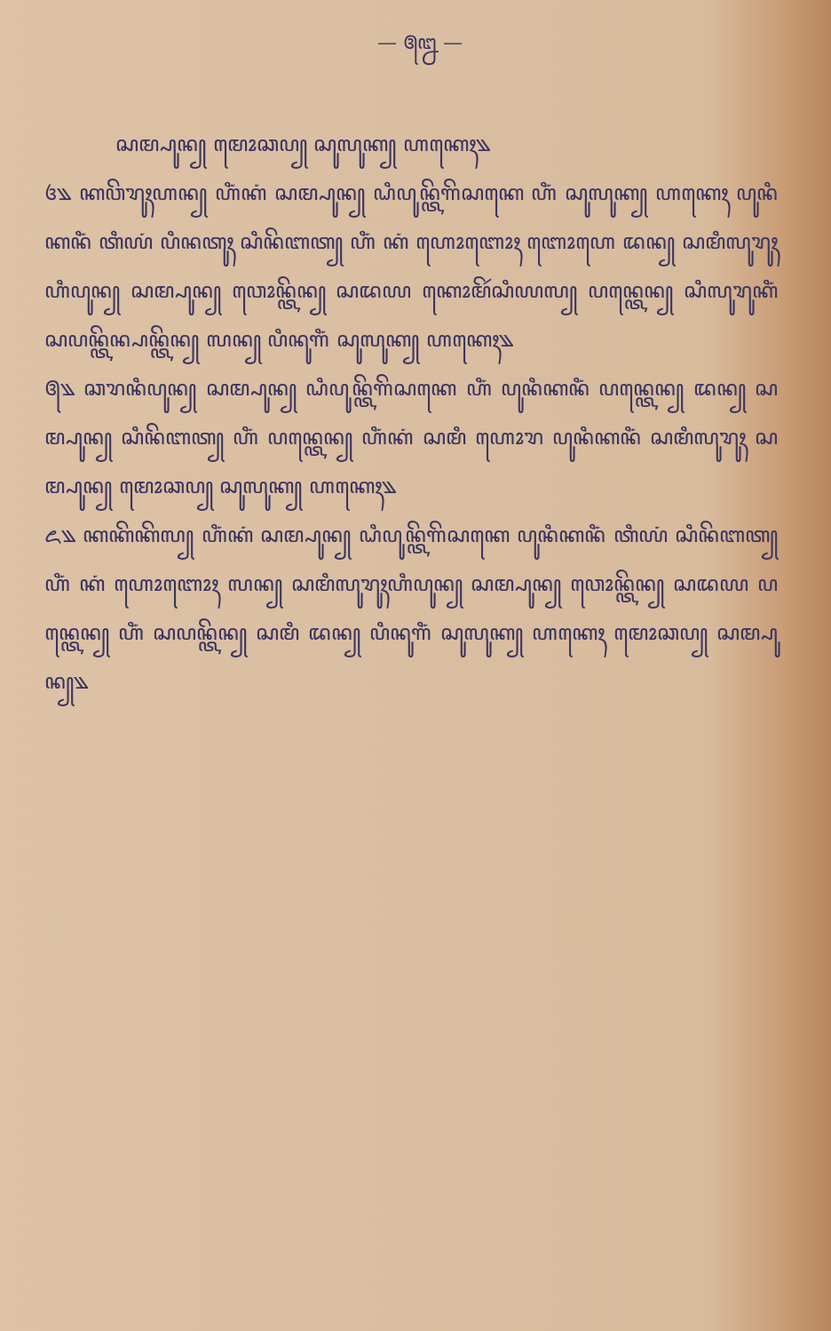— ꧕꧒ —
ꦱꦩ꧀ꦥꦸꦤ꧀ ꦩꦺꦴꦕꦥ꧀ ꦱꦸꦭꦸꦏ꧀ ꦲꦏꦺꦃ꧉
꧔꧉ ꦏꦮꦼꦫꦸꦃꦲꦤ꧀ ꦲꦶꦁꦏꦁ ꦱꦩ꧀ꦥꦸꦤ꧀ ꦝꦶꦥꦸꦤ꧀ꦠꦼꦒꦼꦱꦏꦺ ꦲꦶꦁ ꦱꦸꦭꦸꦏ꧀ ꦲꦏꦺꦃ ꦥꦸꦤꦶꦏꦤꦶꦁ ꦠꦶꦪꦁ ꦥꦶꦤꦠꦸꦃ ꦱꦶꦤꦼꦧꦠ꧀ ꦲꦶꦁ ꦏꦁ ꦲꦺꦴꦧꦺꦴꦃ ꦧꦺꦴꦲꦺ ꦢꦤ꧀ ꦱꦩꦶꦭꦸꦫꦸꦃꦲꦶꦥꦸꦤ꧀ ꦱꦩ꧀ꦥꦸꦤ꧀ ꦮꦺꦴꦤ꧀ꦠꦼꦤ꧀ ꦱꦢꦪ ꦏꦺꦴꦩꦼꦂꦱꦶꦪꦭ꧀ ꦥꦤ꧀ꦠꦺꦤ꧀ ꦱꦶꦭꦸꦫꦸꦏꦶꦁ ꦱꦥꦤ꧀ꦠꦼꦤ꧀ꦥꦤ꧀ꦠꦼꦤ꧀ ꦭꦤ꧀ ꦥꦶꦤꦸꦒꦶꦁ ꦱꦸꦭꦸꦏ꧀ ꦲꦏꦺꦃ꧉
꧕꧉ ꦕꦫꦤꦶꦥꦸꦤ꧀ ꦱꦩ꧀ꦥꦸꦤ꧀ ꦝꦶꦥꦸꦤ꧀ꦠꦼꦒꦼꦱꦏꦺ ꦲꦶꦁ ꦥꦸꦤꦶꦏꦤꦶꦁ ꦥꦤ꧀ꦠꦺꦤ꧀ ꦢꦤ꧀ ꦱꦩ꧀ꦥꦸꦤ꧀ ꦱꦶꦤꦼꦧꦠ꧀ ꦲꦶꦁ ꦥꦤ꧀ꦠꦺꦤ꧀ ꦲꦶꦁꦏꦁ ꦱꦩꦶ ꦲꦺꦴꦫ ꦥꦸꦤꦶꦏꦤꦶꦁ ꦱꦩꦶꦭꦸꦫꦸꦃ ꦱꦩ꧀ꦥꦸꦤ꧀ ꦩꦺꦴꦕꦥ꧀ ꦱꦸꦭꦸꦏ꧀ ꦲꦏꦺꦃ꧉
꧖꧉ ꦏꦏꦼꦏꦼꦭ꧀ ꦲꦶꦁꦏꦁ ꦱꦩ꧀ꦥꦸꦤ꧀ ꦝꦶꦥꦸꦤ꧀ꦠꦼꦒꦼꦱꦏꦺ ꦥꦸꦤꦶꦏꦤꦶꦁ ꦠꦶꦪꦁ ꦱꦶꦤꦼꦧꦠ꧀ ꦲꦶꦁ ꦏꦁ ꦲꦺꦴꦧꦺꦴꦃ ꦭꦤ꧀ ꦱꦩꦶꦭꦸꦫꦸꦃꦲꦶꦥꦸꦤ꧀ ꦱꦩ꧀ꦥꦸꦤ꧀ ꦮꦺꦴꦤ꧀ꦠꦼꦤ꧀ ꦱꦢꦪ ꦥꦤ꧀ꦠꦺꦤ꧀ ꦲꦶꦁ ꦱꦥꦤ꧀ꦠꦼꦤ꧀ ꦱꦩꦶ ꦢꦤ꧀ ꦥꦶꦤꦸꦒꦶꦁ ꦱꦸꦭꦸꦏ꧀ ꦲꦏꦺꦃ ꦩꦺꦴꦕꦥ꧀ ꦱꦩ꧀ꦥꦸꦤ꧀꧉